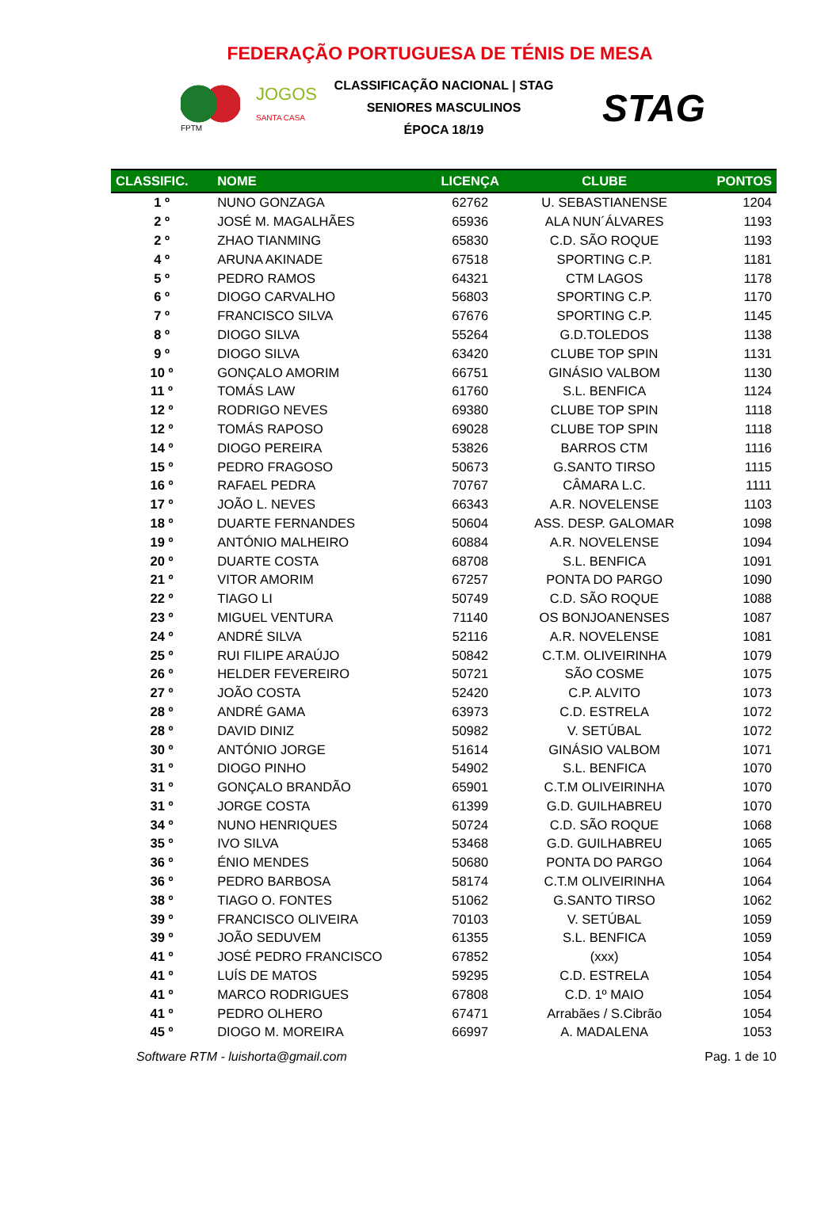FEDERAÇÃO PORTUGUESA DE TÉNIS DE MESA
FPTM
JOGOS
SANTA CASA
CLASSIFICAÇÃO NACIONAL | STAG
SENIORES MASCULINOS
ÉPOCA 18/19
STAG
| CLASSIFIC. | NOME | LICENÇA | CLUBE | PONTOS |
| --- | --- | --- | --- | --- |
| 1 º | NUNO GONZAGA | 62762 | U. SEBASTIANENSE | 1204 |
| 2 º | JOSÉ M. MAGALHÃES | 65936 | ALA NUN´ÁLVARES | 1193 |
| 2 º | ZHAO TIANMING | 65830 | C.D. SÃO ROQUE | 1193 |
| 4 º | ARUNA AKINADE | 67518 | SPORTING C.P. | 1181 |
| 5 º | PEDRO RAMOS | 64321 | CTM LAGOS | 1178 |
| 6 º | DIOGO CARVALHO | 56803 | SPORTING C.P. | 1170 |
| 7 º | FRANCISCO SILVA | 67676 | SPORTING C.P. | 1145 |
| 8 º | DIOGO SILVA | 55264 | G.D.TOLEDOS | 1138 |
| 9 º | DIOGO SILVA | 63420 | CLUBE TOP SPIN | 1131 |
| 10 º | GONÇALO AMORIM | 66751 | GINÁSIO VALBOM | 1130 |
| 11 º | TOMÁS LAW | 61760 | S.L. BENFICA | 1124 |
| 12 º | RODRIGO NEVES | 69380 | CLUBE TOP SPIN | 1118 |
| 12 º | TOMÁS RAPOSO | 69028 | CLUBE TOP SPIN | 1118 |
| 14 º | DIOGO PEREIRA | 53826 | BARROS CTM | 1116 |
| 15 º | PEDRO FRAGOSO | 50673 | G.SANTO TIRSO | 1115 |
| 16 º | RAFAEL PEDRA | 70767 | CÂMARA L.C. | 1111 |
| 17 º | JOÃO L. NEVES | 66343 | A.R. NOVELENSE | 1103 |
| 18 º | DUARTE FERNANDES | 50604 | ASS. DESP. GALOMAR | 1098 |
| 19 º | ANTÓNIO MALHEIRO | 60884 | A.R. NOVELENSE | 1094 |
| 20 º | DUARTE COSTA | 68708 | S.L. BENFICA | 1091 |
| 21 º | VITOR AMORIM | 67257 | PONTA DO PARGO | 1090 |
| 22 º | TIAGO LI | 50749 | C.D. SÃO ROQUE | 1088 |
| 23 º | MIGUEL VENTURA | 71140 | OS BONJOANENSES | 1087 |
| 24 º | ANDRÉ SILVA | 52116 | A.R. NOVELENSE | 1081 |
| 25 º | RUI FILIPE ARAÚJO | 50842 | C.T.M. OLIVEIRINHA | 1079 |
| 26 º | HELDER FEVEREIRO | 50721 | SÃO COSME | 1075 |
| 27 º | JOÃO COSTA | 52420 | C.P. ALVITO | 1073 |
| 28 º | ANDRÉ GAMA | 63973 | C.D. ESTRELA | 1072 |
| 28 º | DAVID DINIZ | 50982 | V. SETÚBAL | 1072 |
| 30 º | ANTÓNIO JORGE | 51614 | GINÁSIO VALBOM | 1071 |
| 31 º | DIOGO PINHO | 54902 | S.L. BENFICA | 1070 |
| 31 º | GONÇALO BRANDÃO | 65901 | C.T.M OLIVEIRINHA | 1070 |
| 31 º | JORGE COSTA | 61399 | G.D. GUILHABREU | 1070 |
| 34 º | NUNO HENRIQUES | 50724 | C.D. SÃO ROQUE | 1068 |
| 35 º | IVO SILVA | 53468 | G.D. GUILHABREU | 1065 |
| 36 º | ÉNIO MENDES | 50680 | PONTA DO PARGO | 1064 |
| 36 º | PEDRO BARBOSA | 58174 | C.T.M OLIVEIRINHA | 1064 |
| 38 º | TIAGO O. FONTES | 51062 | G.SANTO TIRSO | 1062 |
| 39 º | FRANCISCO OLIVEIRA | 70103 | V. SETÚBAL | 1059 |
| 39 º | JOÃO SEDUVEM | 61355 | S.L. BENFICA | 1059 |
| 41 º | JOSÉ PEDRO FRANCISCO | 67852 | (xxx) | 1054 |
| 41 º | LUÍS DE MATOS | 59295 | C.D. ESTRELA | 1054 |
| 41 º | MARCO RODRIGUES | 67808 | C.D. 1º MAIO | 1054 |
| 41 º | PEDRO OLHERO | 67471 | Arrabães / S.Cibrão | 1054 |
| 45 º | DIOGO M. MOREIRA | 66997 | A. MADALENA | 1053 |
Software RTM - luishorta@gmail.com Pag. 1 de 10